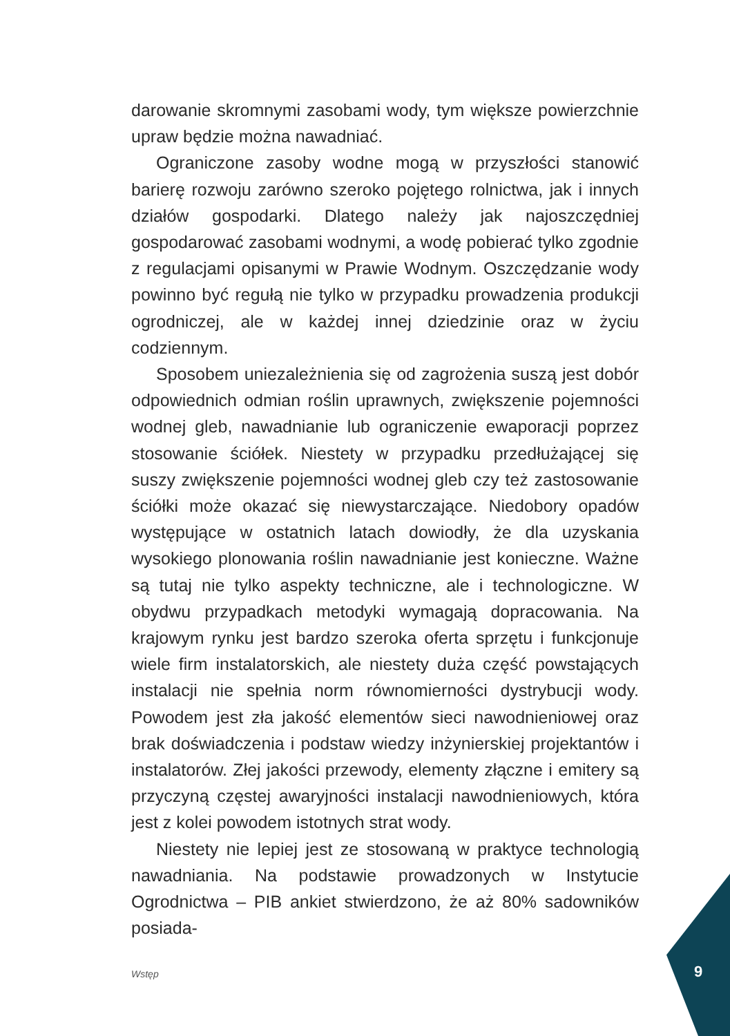darowanie skromnymi zasobami wody, tym większe powierzchnie upraw będzie można nawadniać.
Ograniczone zasoby wodne mogą w przyszłości stanowić barierę rozwoju zarówno szeroko pojętego rolnictwa, jak i innych działów gospodarki. Dlatego należy jak najoszczędniej gospodarować zasobami wodnymi, a wodę pobierać tylko zgodnie z regulacjami opisanymi w Prawie Wodnym. Oszczędzanie wody powinno być regułą nie tylko w przypadku prowadzenia produkcji ogrodniczej, ale w każdej innej dziedzinie oraz w życiu codziennym.
Sposobem uniezależnienia się od zagrożenia suszą jest dobór odpowiednich odmian roślin uprawnych, zwiększenie pojemności wodnej gleb, nawadnianie lub ograniczenie ewaporacji poprzez stosowanie ściółek. Niestety w przypadku przedłużającej się suszy zwiększenie pojemności wodnej gleb czy też zastosowanie ściółki może okazać się niewystarczające. Niedobory opadów występujące w ostatnich latach dowiodły, że dla uzyskania wysokiego plonowania roślin nawadnianie jest konieczne. Ważne są tutaj nie tylko aspekty techniczne, ale i technologiczne. W obydwu przypadkach metodyki wymagają dopracowania. Na krajowym rynku jest bardzo szeroka oferta sprzętu i funkcjonuje wiele firm instalatorskich, ale niestety duża część powstających instalacji nie spełnia norm równomierności dystrybucji wody. Powodem jest zła jakość elementów sieci nawodnieniowej oraz brak doświadczenia i podstaw wiedzy inżynierskiej projektantów i instalatorów. Złej jakości przewody, elementy złączne i emitery są przyczyną częstej awaryjności instalacji nawodnieniowych, która jest z kolei powodem istotnych strat wody.
Niestety nie lepiej jest ze stosowaną w praktyce technologią nawadniania. Na podstawie prowadzonych w Instytucie Ogrodnictwa – PIB ankiet stwierdzono, że aż 80% sadowników posiada-
Wstęp 9